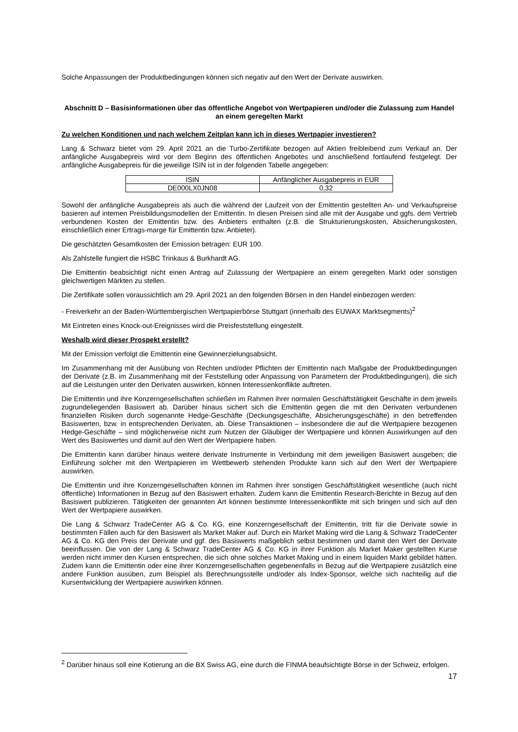Solche Anpassungen der Produktbedingungen können sich negativ auf den Wert der Derivate auswirken.
Abschnitt D – Basisinformationen über das öffentliche Angebot von Wertpapieren und/oder die Zulassung zum Handel an einem geregelten Markt
Zu welchen Konditionen und nach welchem Zeitplan kann ich in dieses Wertpapier investieren?
Lang & Schwarz bietet vom 29. April 2021 an die Turbo-Zertifikate bezogen auf Aktien freibleibend zum Verkauf an. Der anfängliche Ausgabepreis wird vor dem Beginn des öffentlichen Angebotes und anschließend fortlaufend festgelegt. Der anfängliche Ausgabepreis für die jeweilige ISIN ist in der folgenden Tabelle angegeben:
| ISIN | Anfänglicher Ausgabepreis in EUR |
| DE000LX0JN08 | 0,32 |
Sowohl der anfängliche Ausgabepreis als auch die während der Laufzeit von der Emittentin gestellten An- und Verkaufspreise basieren auf internen Preisbildungsmodellen der Emittentin. In diesen Preisen sind alle mit der Ausgabe und ggfs. dem Vertrieb verbundenen Kosten der Emittentin bzw. des Anbieters enthalten (z.B. die Strukturierungskosten, Absicherungskosten, einschließlich einer Ertrags-marge für Emittentin bzw. Anbieter).
Die geschätzten Gesamtkosten der Emission betragen: EUR 100.
Als Zahlstelle fungiert die HSBC Trinkaus & Burkhardt AG.
Die Emittentin beabsichtigt nicht einen Antrag auf Zulassung der Wertpapiere an einem geregelten Markt oder sonstigen gleichwertigen Märkten zu stellen.
Die Zertifikate sollen voraussichtlich am 29. April 2021 an den folgenden Börsen in den Handel einbezogen werden:
- Freiverkehr an der Baden-Württembergischen Wertpapierbörse Stuttgart (innerhalb des EUWAX Marktsegments)<sup>2</sup>
Mit Eintreten eines Knock-out-Ereignisses wird die Preisfeststellung eingestellt.
Weshalb wird dieser Prospekt erstellt?
Mit der Emission verfolgt die Emittentin eine Gewinnerzielungsabsicht.
Im Zusammenhang mit der Ausübung von Rechten und/oder Pflichten der Emittentin nach Maßgabe der Produktbedingungen der Derivate (z.B. im Zusammenhang mit der Feststellung oder Anpassung von Parametern der Produktbedingungen), die sich auf die Leistungen unter den Derivaten auswirken, können Interessenkonflikte auftreten.
Die Emittentin und ihre Konzerngesellschaften schließen im Rahmen ihrer normalen Geschäftstätigkeit Geschäfte in dem jeweils zugrundeliegenden Basiswert ab. Darüber hinaus sichert sich die Emittentin gegen die mit den Derivaten verbundenen finanziellen Risiken durch sogenannte Hedge-Geschäfte (Deckungsgeschäfte, Absicherungsgeschäfte) in den betreffenden Basiswerten, bzw. in entsprechenden Derivaten, ab. Diese Transaktionen – insbesondere die auf die Wertpapiere bezogenen Hedge-Geschäfte – sind möglicherweise nicht zum Nutzen der Gläubiger der Wertpapiere und können Auswirkungen auf den Wert des Basiswertes und damit auf den Wert der Wertpapiere haben.
Die Emittentin kann darüber hinaus weitere derivate Instrumente in Verbindung mit dem jeweiligen Basiswert ausgeben; die Einführung solcher mit den Wertpapieren im Wettbewerb stehenden Produkte kann sich auf den Wert der Wertpapiere auswirken.
Die Emittentin und ihre Konzerngesellschaften können im Rahmen ihrer sonstigen Geschäftstätigkeit wesentliche (auch nicht öffentliche) Informationen in Bezug auf den Basiswert erhalten. Zudem kann die Emittentin Research-Berichte in Bezug auf den Basiswert publizieren. Tätigkeiten der genannten Art können bestimmte Interessenkonflikte mit sich bringen und sich auf den Wert der Wertpapiere auswirken.
Die Lang & Schwarz TradeCenter AG & Co. KG, eine Konzerngesellschaft der Emittentin, tritt für die Derivate sowie in bestimmten Fällen auch für den Basiswert als Market Maker auf. Durch ein Market Making wird die Lang & Schwarz TradeCenter AG & Co. KG den Preis der Derivate und ggf. des Basiswerts maßgeblich selbst bestimmen und damit den Wert der Derivate beeinflussen. Die von der Lang & Schwarz TradeCenter AG & Co. KG in ihrer Funktion als Market Maker gestellten Kurse werden nicht immer den Kursen entsprechen, die sich ohne solches Market Making und in einem liquiden Markt gebildet hätten. Zudem kann die Emittentin oder eine ihrer Konzerngesellschaften gegebenenfalls in Bezug auf die Wertpapiere zusätzlich eine andere Funktion ausüben, zum Beispiel als Berechnungsstelle und/oder als Index-Sponsor, welche sich nachteilig auf die Kursentwicklung der Wertpapiere auswirken können.
<sup>2</sup> Darüber hinaus soll eine Kotierung an die BX Swiss AG, eine durch die FINMA beaufsichtigte Börse in der Schweiz, erfolgen.
17